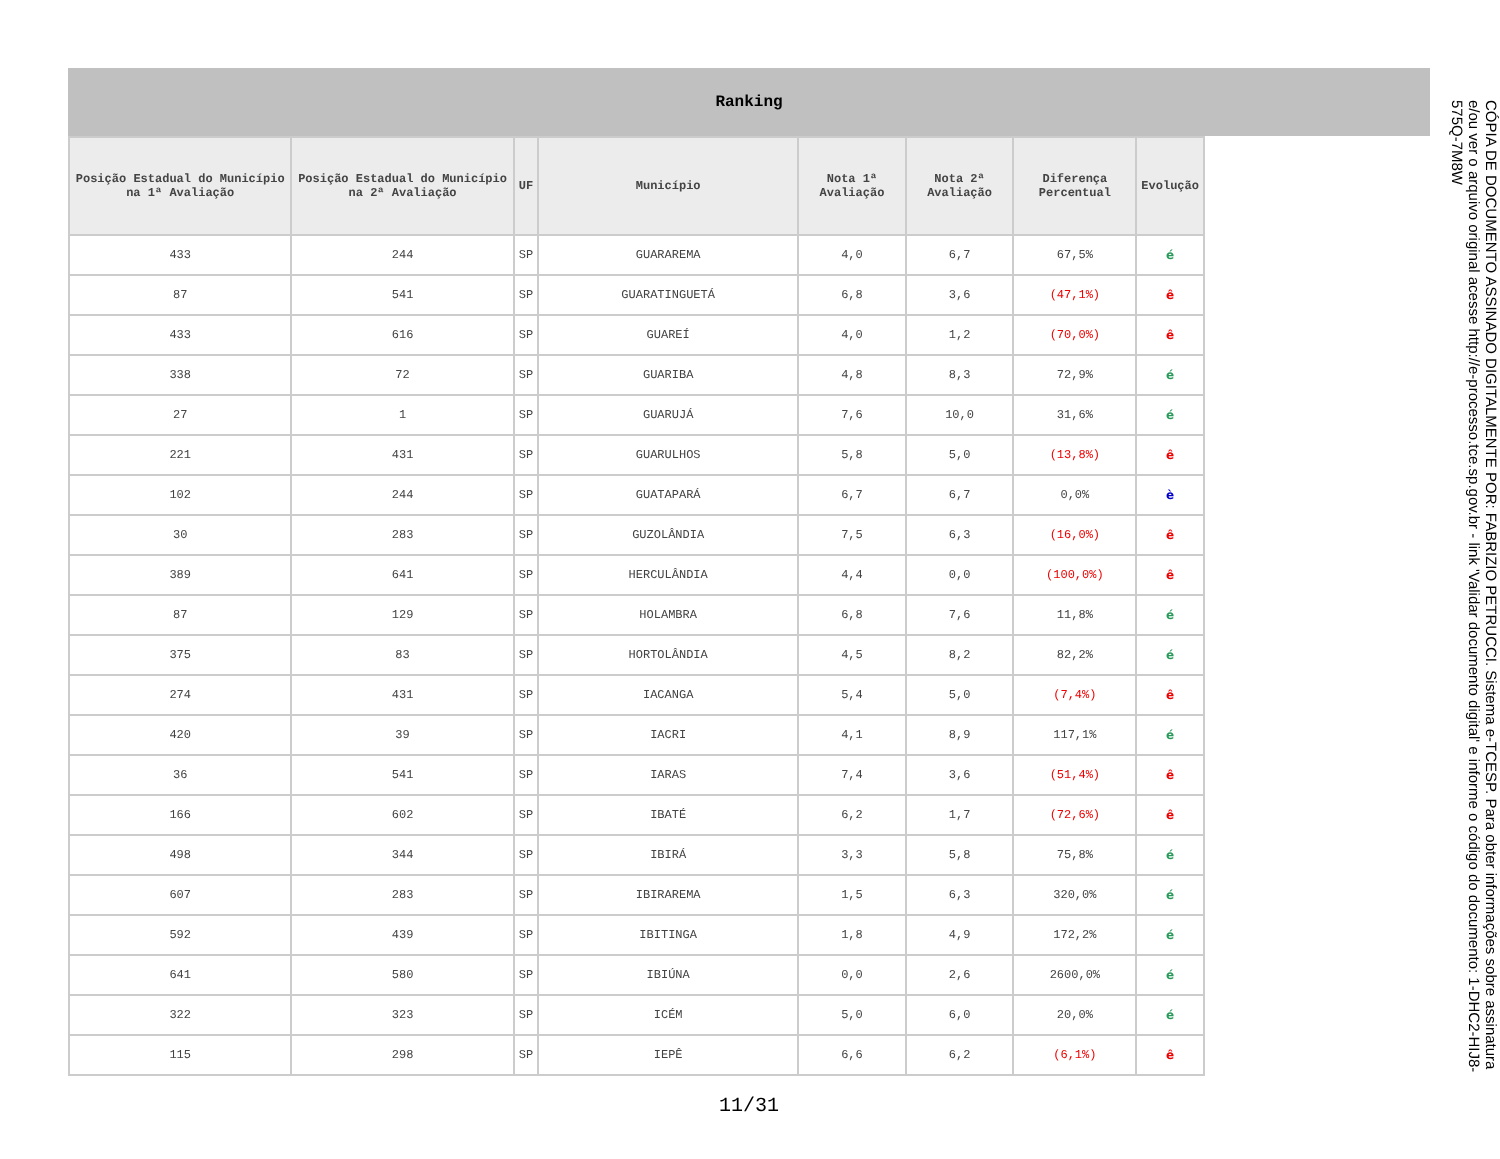Ranking
| Posição Estadual do Município na 1ª Avaliação | Posição Estadual do Município na 2ª Avaliação | UF | Município | Nota 1ª Avaliação | Nota 2ª Avaliação | Diferença Percentual | Evolução |
| --- | --- | --- | --- | --- | --- | --- | --- |
| 433 | 244 | SP | GUARAREMA | 4,0 | 6,7 | 67,5% | é |
| 87 | 541 | SP | GUARATINGUETÁ | 6,8 | 3,6 | (47,1%) | ê |
| 433 | 616 | SP | GUAREÍ | 4,0 | 1,2 | (70,0%) | ê |
| 338 | 72 | SP | GUARIBA | 4,8 | 8,3 | 72,9% | é |
| 27 | 1 | SP | GUARUJÁ | 7,6 | 10,0 | 31,6% | é |
| 221 | 431 | SP | GUARULHOS | 5,8 | 5,0 | (13,8%) | ê |
| 102 | 244 | SP | GUATAPARÁ | 6,7 | 6,7 | 0,0% | è |
| 30 | 283 | SP | GUZOLÂNDIA | 7,5 | 6,3 | (16,0%) | ê |
| 389 | 641 | SP | HERCULÂNDIA | 4,4 | 0,0 | (100,0%) | ê |
| 87 | 129 | SP | HOLAMBRA | 6,8 | 7,6 | 11,8% | é |
| 375 | 83 | SP | HORTOLÂNDIA | 4,5 | 8,2 | 82,2% | é |
| 274 | 431 | SP | IACANGA | 5,4 | 5,0 | (7,4%) | ê |
| 420 | 39 | SP | IACRI | 4,1 | 8,9 | 117,1% | é |
| 36 | 541 | SP | IARAS | 7,4 | 3,6 | (51,4%) | ê |
| 166 | 602 | SP | IBATÉ | 6,2 | 1,7 | (72,6%) | ê |
| 498 | 344 | SP | IBIRÁ | 3,3 | 5,8 | 75,8% | é |
| 607 | 283 | SP | IBIRAREMA | 1,5 | 6,3 | 320,0% | é |
| 592 | 439 | SP | IBITINGA | 1,8 | 4,9 | 172,2% | é |
| 641 | 580 | SP | IBIÚNA | 0,0 | 2,6 | 2600,0% | é |
| 322 | 323 | SP | ICÉM | 5,0 | 6,0 | 20,0% | é |
| 115 | 298 | SP | IEPÊ | 6,6 | 6,2 | (6,1%) | ê |
11/31
CÓPIA DE DOCUMENTO ASSINADO DIGITALMENTE POR: FABRIZIO PETRUCCI. Sistema e-TCESP. Para obter informações sobre assinatura e/ou ver o arquivo original acesse http://e-processo.tce.sp.gov.br - link 'Validar documento digital' e informe o código do documento: 1-DHC2-HIJ8-575Q-7M8W